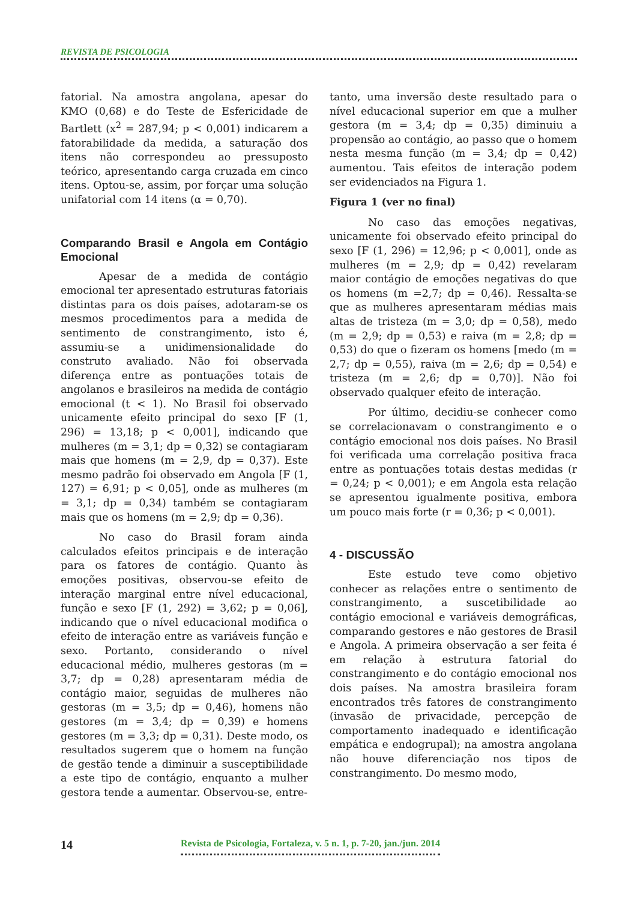REVISTA DE PSICOLOGIA
fatorial. Na amostra angolana, apesar do KMO (0,68) e do Teste de Esfericidade de Bartlett (x<sup>2</sup> = 287,94; p < 0,001) indicarem a fatorabilidade da medida, a saturação dos itens não correspondeu ao pressuposto teórico, apresentando carga cruzada em cinco itens. Optou-se, assim, por forçar uma solução unifatorial com 14 itens (α = 0,70).
Comparando Brasil e Angola em Contágio Emocional
Apesar de a medida de contágio emocional ter apresentado estruturas fatoriais distintas para os dois países, adotaram-se os mesmos procedimentos para a medida de sentimento de constrangimento, isto é, assumiu-se a unidimensionalidade do construto avaliado. Não foi observada diferença entre as pontuações totais de angolanos e brasileiros na medida de contágio emocional (t < 1). No Brasil foi observado unicamente efeito principal do sexo [F (1, 296) = 13,18; p < 0,001], indicando que mulheres (m = 3,1; dp = 0,32) se contagiaram mais que homens (m = 2,9, dp = 0,37). Este mesmo padrão foi observado em Angola [F (1, 127) = 6,91; p < 0,05], onde as mulheres (m = 3,1; dp = 0,34) também se contagiaram mais que os homens (m = 2,9; dp = 0,36).
No caso do Brasil foram ainda calculados efeitos principais e de interação para os fatores de contágio. Quanto às emoções positivas, observou-se efeito de interação marginal entre nível educacional, função e sexo [F (1, 292) = 3,62; p = 0,06], indicando que o nível educacional modifica o efeito de interação entre as variáveis função e sexo. Portanto, considerando o nível educacional médio, mulheres gestoras (m = 3,7; dp = 0,28) apresentaram média de contágio maior, seguidas de mulheres não gestoras (m = 3,5; dp = 0,46), homens não gestores (m = 3,4; dp = 0,39) e homens gestores (m = 3,3; dp = 0,31). Deste modo, os resultados sugerem que o homem na função de gestão tende a diminuir a susceptibilidade a este tipo de contágio, enquanto a mulher gestora tende a aumentar. Observou-se, entre-
tanto, uma inversão deste resultado para o nível educacional superior em que a mulher gestora (m = 3,4; dp = 0,35) diminuiu a propensão ao contágio, ao passo que o homem nesta mesma função (m = 3,4; dp = 0,42) aumentou. Tais efeitos de interação podem ser evidenciados na Figura 1.
Figura 1 (ver no final)
No caso das emoções negativas, unicamente foi observado efeito principal do sexo [F (1, 296) = 12,96; p < 0,001], onde as mulheres (m = 2,9; dp = 0,42) revelaram maior contágio de emoções negativas do que os homens (m =2,7; dp = 0,46). Ressalta-se que as mulheres apresentaram médias mais altas de tristeza (m = 3,0; dp = 0,58), medo (m = 2,9; dp = 0,53) e raiva (m = 2,8; dp = 0,53) do que o fizeram os homens [medo (m = 2,7; dp = 0,55), raiva (m = 2,6; dp = 0,54) e tristeza (m = 2,6; dp = 0,70)]. Não foi observado qualquer efeito de interação.
Por último, decidiu-se conhecer como se correlacionavam o constrangimento e o contágio emocional nos dois países. No Brasil foi verificada uma correlação positiva fraca entre as pontuações totais destas medidas (r = 0,24; p < 0,001); e em Angola esta relação se apresentou igualmente positiva, embora um pouco mais forte (r = 0,36; p < 0,001).
4 - DISCUSSÃO
Este estudo teve como objetivo conhecer as relações entre o sentimento de constrangimento, a suscetibilidade ao contágio emocional e variáveis demográficas, comparando gestores e não gestores de Brasil e Angola. A primeira observação a ser feita é em relação à estrutura fatorial do constrangimento e do contágio emocional nos dois países. Na amostra brasileira foram encontrados três fatores de constrangimento (invasão de privacidade, percepção de comportamento inadequado e identificação empática e endogrupal); na amostra angolana não houve diferenciação nos tipos de constrangimento. Do mesmo modo,
14
Revista de Psicologia, Fortaleza, v. 5 n. 1, p. 7-20, jan./jun. 2014